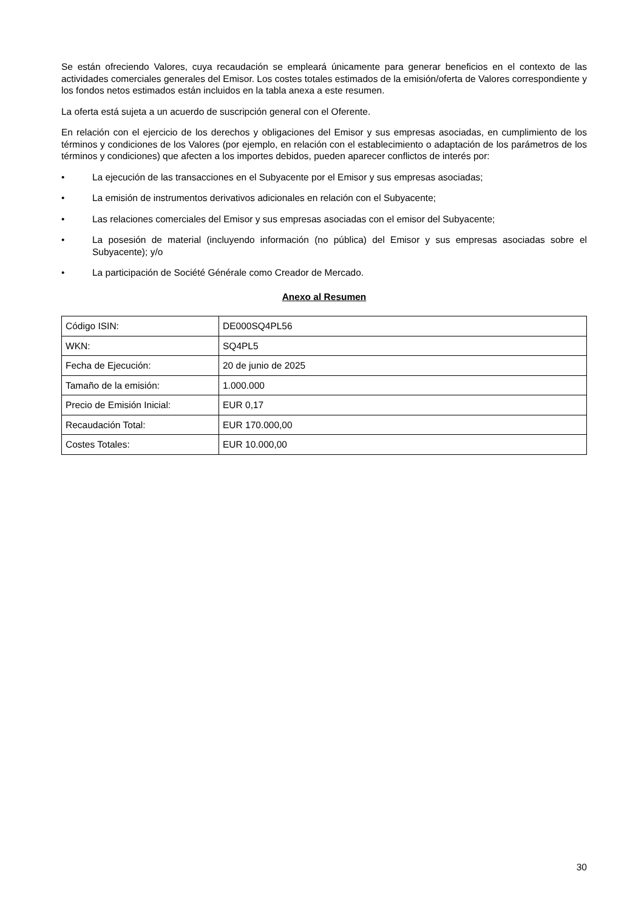Se están ofreciendo Valores, cuya recaudación se empleará únicamente para generar beneficios en el contexto de las actividades comerciales generales del Emisor. Los costes totales estimados de la emisión/oferta de Valores correspondiente y los fondos netos estimados están incluidos en la tabla anexa a este resumen.
La oferta está sujeta a un acuerdo de suscripción general con el Oferente.
En relación con el ejercicio de los derechos y obligaciones del Emisor y sus empresas asociadas, en cumplimiento de los términos y condiciones de los Valores (por ejemplo, en relación con el establecimiento o adaptación de los parámetros de los términos y condiciones) que afecten a los importes debidos, pueden aparecer conflictos de interés por:
• La ejecución de las transacciones en el Subyacente por el Emisor y sus empresas asociadas;
• La emisión de instrumentos derivativos adicionales en relación con el Subyacente;
• Las relaciones comerciales del Emisor y sus empresas asociadas con el emisor del Subyacente;
• La posesión de material (incluyendo información (no pública) del Emisor y sus empresas asociadas sobre el Subyacente); y/o
• La participación de Société Générale como Creador de Mercado.
Anexo al Resumen
| Código ISIN: | DE000SQ4PL56 |
| WKN: | SQ4PL5 |
| Fecha de Ejecución: | 20 de junio de 2025 |
| Tamaño de la emisión: | 1.000.000 |
| Precio de Emisión Inicial: | EUR 0,17 |
| Recaudación Total: | EUR 170.000,00 |
| Costes Totales: | EUR 10.000,00 |
30